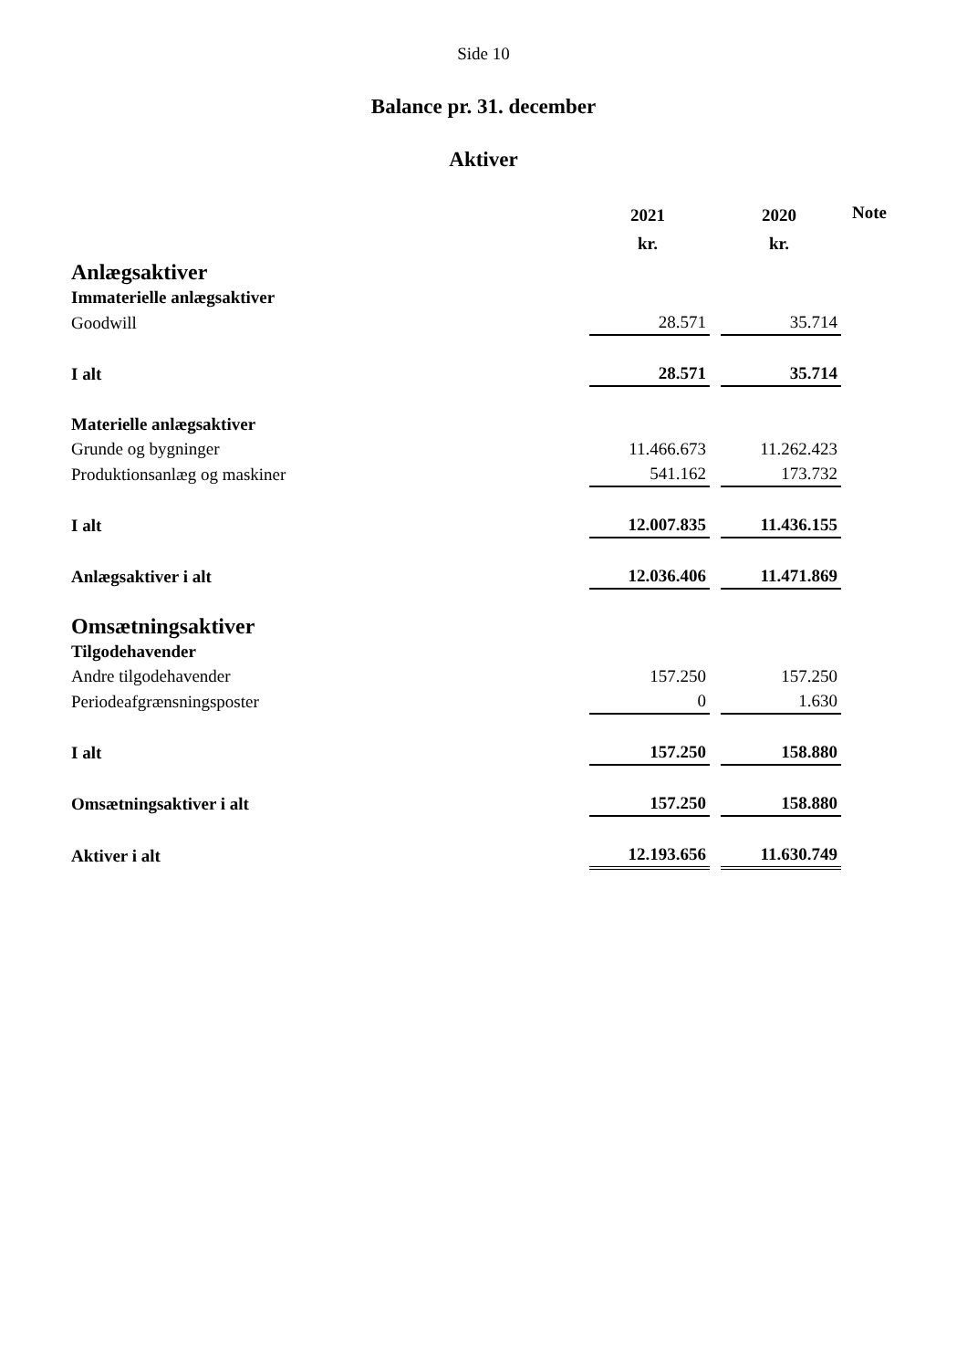Side 10
Balance pr. 31. december
Aktiver
| | 2021 | | 2020 | Note |
| | kr. | | kr. | |
| Anlægsaktiver | | | | |
| Immaterielle anlægsaktiver | | | | |
| Goodwill | 28.571 | | 35.714 | |
| I alt | 28.571 | | 35.714 | |
| Materielle anlægsaktiver | | | | |
| Grunde og bygninger | 11.466.673 | | 11.262.423 | |
| Produktionsanlæg og maskiner | 541.162 | | 173.732 | |
| I alt | 12.007.835 | | 11.436.155 | |
| Anlægsaktiver i alt | 12.036.406 | | 11.471.869 | |
| Omsætningsaktiver | | | | |
| Tilgodehavender | | | | |
| Andre tilgodehavender | 157.250 | | 157.250 | |
| Periodeafgrænsningsposter | 0 | | 1.630 | |
| I alt | 157.250 | | 158.880 | |
| Omsætningsaktiver i alt | 157.250 | | 158.880 | |
| Aktiver i alt | 12.193.656 | | 11.630.749 | |